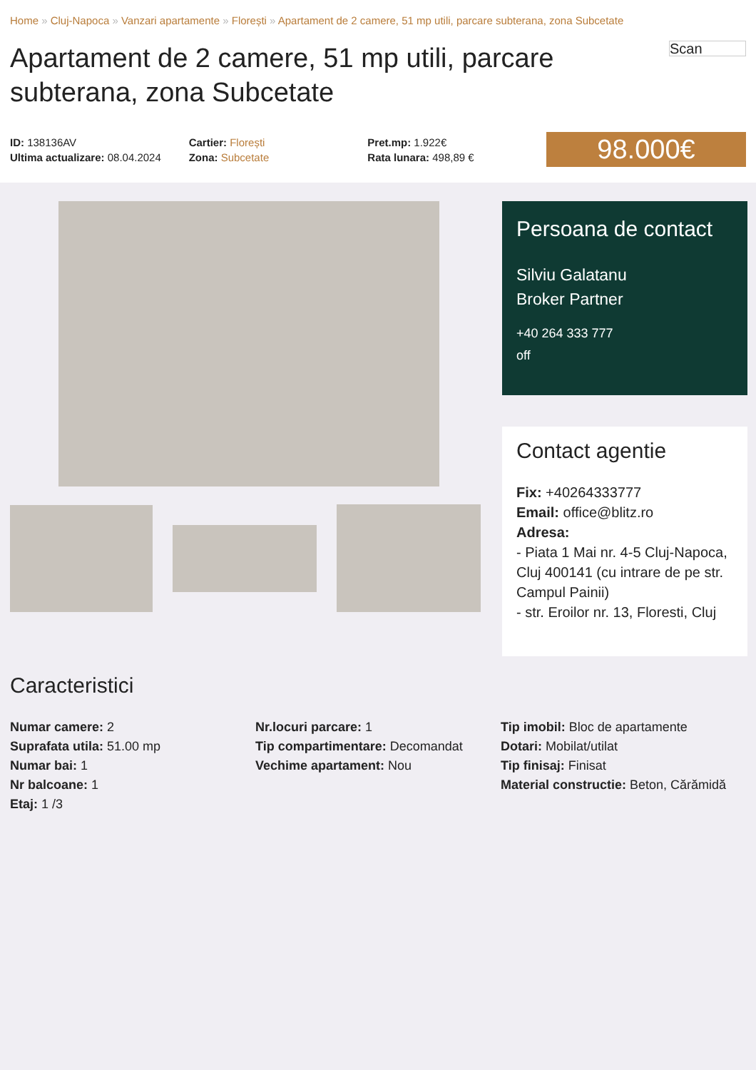Home » Cluj-Napoca » Vanzari apartamente » Florești » Apartament de 2 camere, 51 mp utili, parcare subterana, zona Subcetate
Apartament de 2 camere, 51 mp utili, parcare subterana, zona Subcetate
Scan
ID: 138136AV
Ultima actualizare: 08.04.2024
Cartier: Florești
Zona: Subcetate
Pret.mp: 1.922€
Rata lunara: 498,89 €
98.000€
Persoana de contact
Silviu Galatanu
Broker Partner
+40 264 333 777
off
Contact agentie
Fix: +40264333777
Email: office@blitz.ro
Adresa:
- Piata 1 Mai nr. 4-5 Cluj-Napoca, Cluj 400141 (cu intrare de pe str. Campul Painii)
- str. Eroilor nr. 13, Floresti, Cluj
Caracteristici
Numar camere: 2
Suprafata utila: 51.00 mp
Numar bai: 1
Nr balcoane: 1
Etaj: 1 /3
Nr.locuri parcare: 1
Tip compartimentare: Decomandat
Vechime apartament: Nou
Tip imobil: Bloc de apartamente
Dotari: Mobilat/utilat
Tip finisaj: Finisat
Material constructie: Beton, Cărămidă